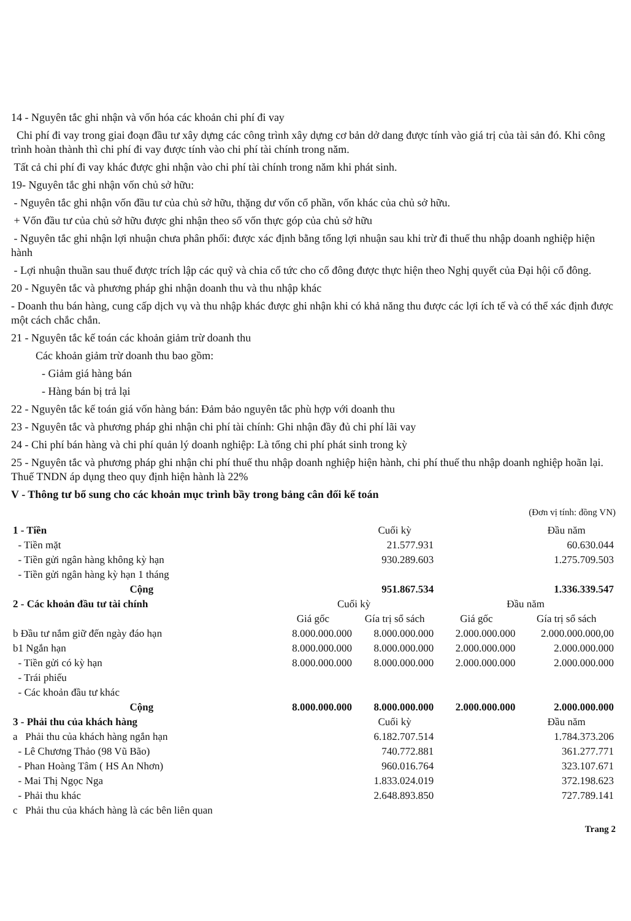14 - Nguyên tắc ghi nhận và vốn hóa các khoản chi phí đi vay
Chi phí đi vay trong giai đoạn đầu tư xây dựng các công trình xây dựng cơ bản dở dang được tính vào giá trị của tài sản đó. Khi công trình hoàn thành thì chi phí đi vay được tính vào chi phí tài chính trong năm.
Tất cả chi phí đi vay khác được ghi nhận vào chi phí tài chính trong năm khi phát sinh.
19- Nguyên tắc ghi nhận vốn chủ sở hữu:
- Nguyên tắc ghi nhận vốn đầu tư của chủ sở hữu, thặng dư vốn cổ phần, vốn khác của chủ sở hữu.
+ Vốn đầu tư của chủ sở hữu được ghi nhận theo số vốn thực góp của chủ sở hữu
- Nguyên tắc ghi nhận lợi nhuận chưa phân phối: được xác định bằng tổng lợi nhuận sau khi trừ đi thuế thu nhập doanh nghiệp hiện hành
- Lợi nhuận thuần sau thuế được trích lập các quỹ và chia cổ tức cho cổ đông được thực hiện theo Nghị quyết của Đại hội cổ đông.
20 - Nguyên tắc và phương pháp ghi nhận doanh thu và thu nhập khác
- Doanh thu bán hàng, cung cấp dịch vụ và thu nhập khác được ghi nhận khi có khả năng thu được các lợi ích tế và có thể xác định được một cách chắc chắn.
21 - Nguyên tắc kế toán các khoản giảm trừ doanh thu
Các khoản giảm trừ doanh thu bao gồm:
- Giảm giá hàng bán
- Hàng bán bị trả lại
22 - Nguyên tắc kế toán giá vốn hàng bán: Đảm bảo nguyên tắc phù hợp với doanh thu
23 - Nguyên tắc và phương pháp ghi nhận chi phí tài chính: Ghi nhận đầy đủ chi phí lãi vay
24 - Chi phí bán hàng và chi phí quản lý doanh nghiệp: Là tổng chi phí phát sinh trong kỳ
25 - Nguyên tắc và phương pháp ghi nhận chi phí thuế thu nhập doanh nghiệp hiện hành, chi phí thuế thu nhập doanh nghiệp hoãn lại. Thuế TNDN áp dụng theo quy định hiện hành là 22%
V - Thông tư bổ sung cho các khoản mục trình bầy trong bảng cân đối kế toán
(Đơn vị tính: đồng VN)
| 1 - Tiền | | Cuối kỳ | | Đầu năm |
| - Tiền mặt | | 21.577.931 | | 60.630.044 |
| - Tiền gửi ngân hàng không kỳ hạn | | 930.289.603 | | 1.275.709.503 |
| - Tiền gửi ngân hàng kỳ hạn 1 tháng | | | | |
| Cộng | | 951.867.534 | | 1.336.339.547 |
| 2 - Các khoản đầu tư tài chính | Cuối kỳ | | Đầu năm | |
| | Giá gốc | Gía trị sổ sách | Giá gốc | Gía trị sổ sách |
| b Đầu tư nắm giữ đến ngày đáo hạn | 8.000.000.000 | 8.000.000.000 | 2.000.000.000 | 2.000.000.000,00 |
| b1 Ngắn hạn | 8.000.000.000 | 8.000.000.000 | 2.000.000.000 | 2.000.000.000 |
| - Tiền gửi có kỳ hạn | 8.000.000.000 | 8.000.000.000 | 2.000.000.000 | 2.000.000.000 |
| - Trái phiếu | | | | |
| - Các khoản đầu tư khác | | | | |
| Cộng | 8.000.000.000 | 8.000.000.000 | 2.000.000.000 | 2.000.000.000 |
| 3 - Phải thu của khách hàng | | Cuối kỳ | | Đầu năm |
| a Phải thu của khách hàng ngắn hạn | | 6.182.707.514 | | 1.784.373.206 |
| - Lê Chương Thảo (98 Vũ Bão) | | 740.772.881 | | 361.277.771 |
| - Phan Hoàng Tâm ( HS An Nhơn) | | 960.016.764 | | 323.107.671 |
| - Mai Thị Ngọc Nga | | 1.833.024.019 | | 372.198.623 |
| - Phải thu khác | | 2.648.893.850 | | 727.789.141 |
| c Phải thu của khách hàng là các bên liên quan | | | | |
Trang 2